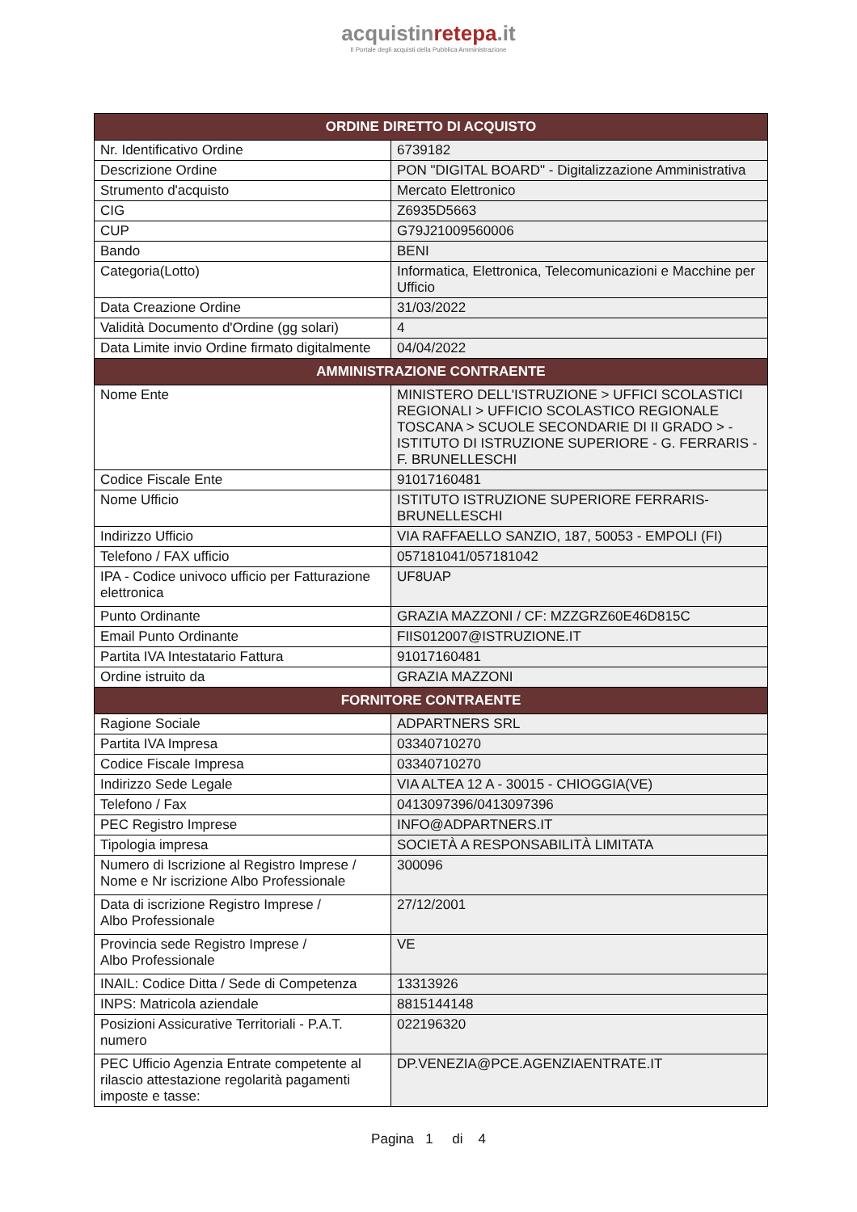acquistinretepa.it
Il Portale degli acquisti della Pubblica Amministrazione
| ORDINE DIRETTO DI ACQUISTO | |
| --- | --- |
| Nr. Identificativo Ordine | 6739182 |
| Descrizione Ordine | PON "DIGITAL BOARD" - Digitalizzazione Amministrativa |
| Strumento d'acquisto | Mercato Elettronico |
| CIG | Z6935D5663 |
| CUP | G79J21009560006 |
| Bando | BENI |
| Categoria(Lotto) | Informatica, Elettronica, Telecomunicazioni e Macchine per Ufficio |
| Data Creazione Ordine | 31/03/2022 |
| Validità Documento d'Ordine (gg solari) | 4 |
| Data Limite invio Ordine firmato digitalmente | 04/04/2022 |
| AMMINISTRAZIONE CONTRAENTE | |
| Nome Ente | MINISTERO DELL'ISTRUZIONE > UFFICI SCOLASTICI REGIONALI > UFFICIO SCOLASTICO REGIONALE TOSCANA > SCUOLE SECONDARIE DI II GRADO > - ISTITUTO DI ISTRUZIONE SUPERIORE - G. FERRARIS - F. BRUNELLESCHI |
| Codice Fiscale Ente | 91017160481 |
| Nome Ufficio | ISTITUTO ISTRUZIONE SUPERIORE FERRARIS-BRUNELLESCHI |
| Indirizzo Ufficio | VIA RAFFAELLO SANZIO, 187, 50053 - EMPOLI (FI) |
| Telefono / FAX ufficio | 057181041/057181042 |
| IPA - Codice univoco ufficio per Fatturazione elettronica | UF8UAP |
| Punto Ordinante | GRAZIA MAZZONI / CF: MZZGRZ60E46D815C |
| Email Punto Ordinante | FIIS012007@ISTRUZIONE.IT |
| Partita IVA Intestatario Fattura | 91017160481 |
| Ordine istruito da | GRAZIA MAZZONI |
| FORNITORE CONTRAENTE | |
| Ragione Sociale | ADPARTNERS SRL |
| Partita IVA Impresa | 03340710270 |
| Codice Fiscale Impresa | 03340710270 |
| Indirizzo Sede Legale | VIA ALTEA 12 A - 30015 - CHIOGGIA(VE) |
| Telefono / Fax | 0413097396/0413097396 |
| PEC Registro Imprese | INFO@ADPARTNERS.IT |
| Tipologia impresa | SOCIETÀ A RESPONSABILITÀ LIMITATA |
| Numero di Iscrizione al Registro Imprese / Nome e Nr iscrizione Albo Professionale | 300096 |
| Data di iscrizione Registro Imprese / Albo Professionale | 27/12/2001 |
| Provincia sede Registro Imprese / Albo Professionale | VE |
| INAIL: Codice Ditta / Sede di Competenza | 13313926 |
| INPS: Matricola aziendale | 8815144148 |
| Posizioni Assicurative Territoriali - P.A.T. numero | 022196320 |
| PEC Ufficio Agenzia Entrate competente al rilascio attestazione regolarità pagamenti imposte e tasse: | DP.VENEZIA@PCE.AGENZIAENTRATE.IT |
Pagina 1 di 4